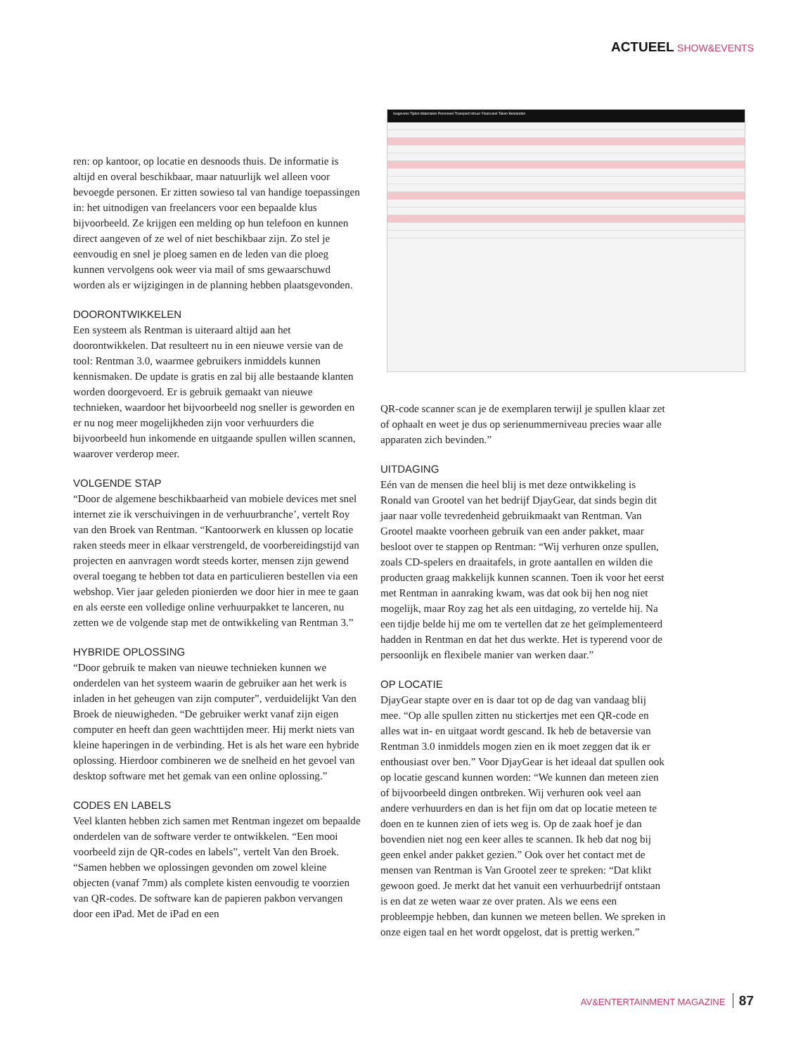ACTUEEL SHOW&EVENTS
Gegevens Tijden Materialen Personeel Transport Inhuur Financieel Taken Bestanden
ren: op kantoor, op locatie en desnoods thuis. De informatie is altijd en overal beschikbaar, maar natuurlijk wel alleen voor bevoegde personen. Er zitten sowieso tal van handige toepassingen in: het uitnodigen van freelancers voor een bepaalde klus bijvoorbeeld. Ze krijgen een melding op hun telefoon en kunnen direct aangeven of ze wel of niet beschikbaar zijn. Zo stel je eenvoudig en snel je ploeg samen en de leden van die ploeg kunnen vervolgens ook weer via mail of sms gewaarschuwd worden als er wijzigingen in de planning hebben plaatsgevonden.
DOORONTWIKKELEN
Een systeem als Rentman is uiteraard altijd aan het doorontwikkelen. Dat resulteert nu in een nieuwe versie van de tool: Rentman 3.0, waarmee gebruikers inmiddels kunnen kennismaken. De update is gratis en zal bij alle bestaande klanten worden doorgevoerd. Er is gebruik gemaakt van nieuwe technieken, waardoor het bijvoorbeeld nog sneller is geworden en er nu nog meer mogelijkheden zijn voor verhuurders die bijvoorbeeld hun inkomende en uitgaande spullen willen scannen, waarover verderop meer.
VOLGENDE STAP
“Door de algemene beschikbaarheid van mobiele devices met snel internet zie ik verschuivingen in de verhuurbranche’, vertelt Roy van den Broek van Rentman. “Kantoorwerk en klussen op locatie raken steeds meer in elkaar verstrengeld, de voorbereidingstijd van projecten en aanvragen wordt steeds korter, mensen zijn gewend overal toegang te hebben tot data en particulieren bestellen via een webshop. Vier jaar geleden pionierden we door hier in mee te gaan en als eerste een volledige online verhuurpakket te lanceren, nu zetten we de volgende stap met de ontwikkeling van Rentman 3.”
HYBRIDE OPLOSSING
“Door gebruik te maken van nieuwe technieken kunnen we onderdelen van het systeem waarin de gebruiker aan het werk is inladen in het geheugen van zijn computer”, verduidelijkt Van den Broek de nieuwigheden. “De gebruiker werkt vanaf zijn eigen computer en heeft dan geen wachttijden meer. Hij merkt niets van kleine haperingen in de verbinding. Het is als het ware een hybride oplossing. Hierdoor combineren we de snelheid en het gevoel van desktop software met het gemak van een online oplossing.”
CODES EN LABELS
Veel klanten hebben zich samen met Rentman ingezet om bepaalde onderdelen van de software verder te ontwikkelen. “Een mooi voorbeeld zijn de QR-codes en labels”, vertelt Van den Broek. “Samen hebben we oplossingen gevonden om zowel kleine objecten (vanaf 7mm) als complete kisten eenvoudig te voorzien van QR-codes. De software kan de papieren pakbon vervangen door een iPad. Met de iPad en een
QR-code scanner scan je de exemplaren terwijl je spullen klaar zet of ophaalt en weet je dus op serienummerniveau precies waar alle apparaten zich bevinden.”
UITDAGING
Eén van de mensen die heel blij is met deze ontwikkeling is Ronald van Grootel van het bedrijf DjayGear, dat sinds begin dit jaar naar volle tevredenheid gebruikmaakt van Rentman. Van Grootel maakte voorheen gebruik van een ander pakket, maar besloot over te stappen op Rentman: “Wij verhuren onze spullen, zoals CD-spelers en draaitafels, in grote aantallen en wilden die producten graag makkelijk kunnen scannen. Toen ik voor het eerst met Rentman in aanraking kwam, was dat ook bij hen nog niet mogelijk, maar Roy zag het als een uitdaging, zo vertelde hij. Na een tijdje belde hij me om te vertellen dat ze het geïmplementeerd hadden in Rentman en dat het dus werkte. Het is typerend voor de persoonlijk en flexibele manier van werken daar.”
OP LOCATIE
DjayGear stapte over en is daar tot op de dag van vandaag blij mee. “Op alle spullen zitten nu stickertjes met een QR-code en alles wat in- en uitgaat wordt gescand. Ik heb de betaversie van Rentman 3.0 inmiddels mogen zien en ik moet zeggen dat ik er enthousiast over ben.” Voor DjayGear is het ideaal dat spullen ook op locatie gescand kunnen worden: “We kunnen dan meteen zien of bijvoorbeeld dingen ontbreken. Wij verhuren ook veel aan andere verhuurders en dan is het fijn om dat op locatie meteen te doen en te kunnen zien of iets weg is. Op de zaak hoef je dan bovendien niet nog een keer alles te scannen. Ik heb dat nog bij geen enkel ander pakket gezien.” Ook over het contact met de mensen van Rentman is Van Grootel zeer te spreken: “Dat klikt gewoon goed. Je merkt dat het vanuit een verhuurbedrijf ontstaan is en dat ze weten waar ze over praten. Als we eens een probleempje hebben, dan kunnen we meteen bellen. We spreken in onze eigen taal en het wordt opgelost, dat is prettig werken.”
AV&ENTERTAINMENT MAGAZINE 87